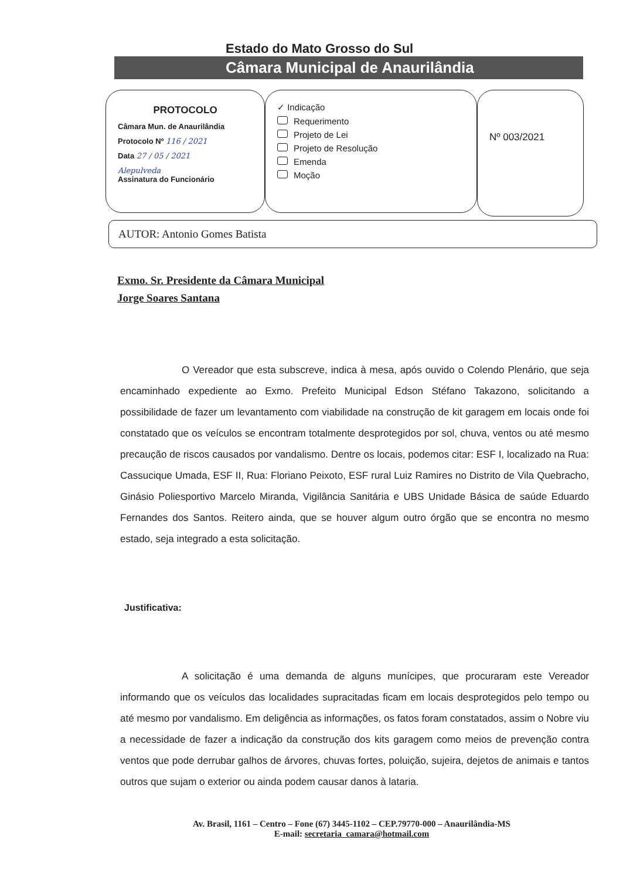Estado do Mato Grosso do Sul
Câmara Municipal de Anaurilândia
PROTOCOLO
Câmara Mun. de Anaurilândia
Protocolo Nº 116 / 2021
Data 27 / 05 / 2021
Alepulveda
Assinatura do Funcionário
✓ Indicação
Requerimento
Projeto de Lei
Projeto de Resolução
Emenda
Moção
Nº 003/2021
AUTOR: Antonio Gomes Batista
Exmo. Sr. Presidente da Câmara Municipal
Jorge Soares Santana
O Vereador que esta subscreve, indica à mesa, após ouvido o Colendo Plenário, que seja encaminhado expediente ao Exmo. Prefeito Municipal Edson Stéfano Takazono, solicitando a possibilidade de fazer um levantamento com viabilidade na construção de kit garagem em locais onde foi constatado que os veículos se encontram totalmente desprotegidos por sol, chuva, ventos ou até mesmo precaução de riscos causados por vandalismo. Dentre os locais, podemos citar: ESF I, localizado na Rua: Cassucique Umada, ESF II, Rua: Floriano Peixoto, ESF rural Luiz Ramires no Distrito de Vila Quebracho, Ginásio Poliesportivo Marcelo Miranda, Vigilância Sanitária e UBS Unidade Básica de saúde Eduardo Fernandes dos Santos. Reitero ainda, que se houver algum outro órgão que se encontra no mesmo estado, seja integrado a esta solicitação.
Justificativa:
A solicitação é uma demanda de alguns munícipes, que procuraram este Vereador informando que os veículos das localidades supracitadas ficam em locais desprotegidos pelo tempo ou até mesmo por vandalismo. Em deligência as informações, os fatos foram constatados, assim o Nobre viu a necessidade de fazer a indicação da construção dos kits garagem como meios de prevenção contra ventos que pode derrubar galhos de árvores, chuvas fortes, poluição, sujeira, dejetos de animais e tantos outros que sujam o exterior ou ainda podem causar danos à lataria.
Av. Brasil, 1161 – Centro – Fone (67) 3445-1102 – CEP.79770-000 – Anaurilândia-MS
E-mail: secretaria_camara@hotmail.com